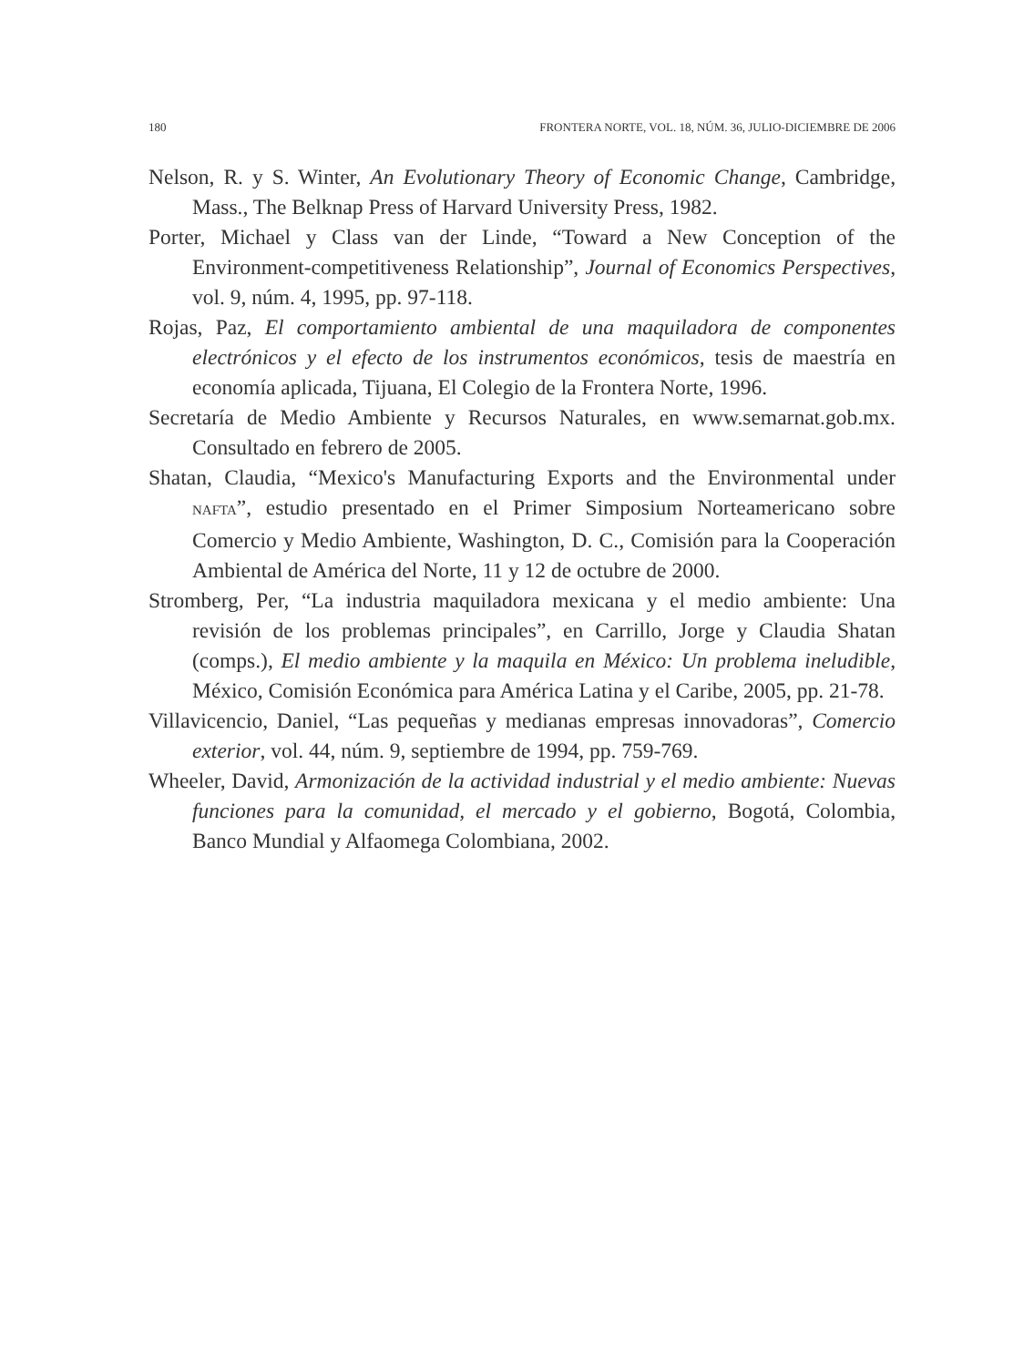180 FRONTERA NORTE, VOL. 18, NÚM. 36, JULIO-DICIEMBRE DE 2006
Nelson, R. y S. Winter, An Evolutionary Theory of Economic Change, Cambridge, Mass., The Belknap Press of Harvard University Press, 1982.
Porter, Michael y Class van der Linde, “Toward a New Conception of the Environment-competitiveness Relationship”, Journal of Economics Perspectives, vol. 9, núm. 4, 1995, pp. 97-118.
Rojas, Paz, El comportamiento ambiental de una maquiladora de componentes electrónicos y el efecto de los instrumentos económicos, tesis de maestría en economía aplicada, Tijuana, El Colegio de la Frontera Norte, 1996.
Secretaría de Medio Ambiente y Recursos Naturales, en www.semarnat.gob.mx. Consultado en febrero de 2005.
Shatan, Claudia, “Mexico's Manufacturing Exports and the Environmental under NAFTA”, estudio presentado en el Primer Simposium Norteamericano sobre Comercio y Medio Ambiente, Washington, D. C., Comisión para la Cooperación Ambiental de América del Norte, 11 y 12 de octubre de 2000.
Stromberg, Per, “La industria maquiladora mexicana y el medio ambiente: Una revisión de los problemas principales”, en Carrillo, Jorge y Claudia Shatan (comps.), El medio ambiente y la maquila en México: Un problema ineludible, México, Comisión Económica para América Latina y el Caribe, 2005, pp. 21-78.
Villavicencio, Daniel, “Las pequeñas y medianas empresas innovadoras”, Comercio exterior, vol. 44, núm. 9, septiembre de 1994, pp. 759-769.
Wheeler, David, Armonización de la actividad industrial y el medio ambiente: Nuevas funciones para la comunidad, el mercado y el gobierno, Bogotá, Colombia, Banco Mundial y Alfaomega Colombiana, 2002.